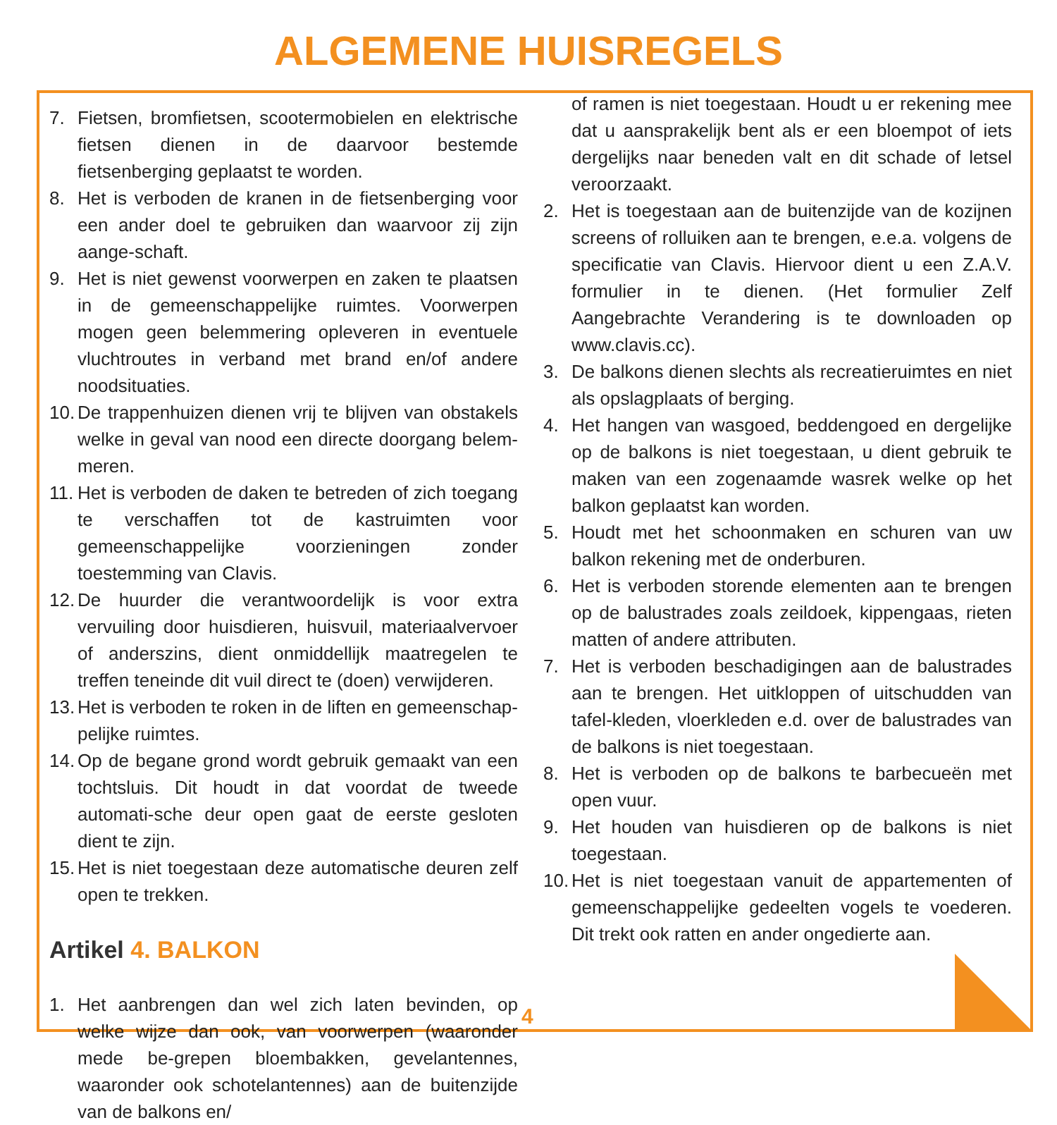ALGEMENE HUISREGELS
7. Fietsen, bromfietsen, scootermobielen en elektrische fietsen dienen in de daarvoor bestemde fietsenberging geplaatst te worden.
8. Het is verboden de kranen in de fietsenberging voor een ander doel te gebruiken dan waarvoor zij zijn aange-schaft.
9. Het is niet gewenst voorwerpen en zaken te plaatsen in de gemeenschappelijke ruimtes. Voorwerpen mogen geen belemmering opleveren in eventuele vluchtroutes in verband met brand en/of andere noodsituaties.
10. De trappenhuizen dienen vrij te blijven van obstakels welke in geval van nood een directe doorgang belem-meren.
11. Het is verboden de daken te betreden of zich toegang te verschaffen tot de kastruimten voor gemeenschappelijke voorzieningen zonder toestemming van Clavis.
12. De huurder die verantwoordelijk is voor extra vervuiling door huisdieren, huisvuil, materiaalvervoer of anderszins, dient onmiddellijk maatregelen te treffen teneinde dit vuil direct te (doen) verwijderen.
13. Het is verboden te roken in de liften en gemeenschap-pelijke ruimtes.
14. Op de begane grond wordt gebruik gemaakt van een tochtsluis. Dit houdt in dat voordat de tweede automati-sche deur open gaat de eerste gesloten dient te zijn.
15. Het is niet toegestaan deze automatische deuren zelf open te trekken.
Artikel 4. BALKON
1. Het aanbrengen dan wel zich laten bevinden, op welke wijze dan ook, van voorwerpen (waaronder mede be-grepen bloembakken, gevelantennes, waaronder ook schotelantennes) aan de buitenzijde van de balkons en/
of ramen is niet toegestaan. Houdt u er rekening mee dat u aansprakelijk bent als er een bloempot of iets dergelijks naar beneden valt en dit schade of letsel veroorzaakt.
2. Het is toegestaan aan de buitenzijde van de kozijnen screens of rolluiken aan te brengen, e.e.a. volgens de specificatie van Clavis. Hiervoor dient u een Z.A.V. formulier in te dienen. (Het formulier Zelf Aangebrachte Verandering is te downloaden op www.clavis.cc).
3. De balkons dienen slechts als recreatieruimtes en niet als opslagplaats of berging.
4. Het hangen van wasgoed, beddengoed en dergelijke op de balkons is niet toegestaan, u dient gebruik te maken van een zogenaamde wasrek welke op het balkon geplaatst kan worden.
5. Houdt met het schoonmaken en schuren van uw balkon rekening met de onderburen.
6. Het is verboden storende elementen aan te brengen op de balustrades zoals zeildoek, kippengaas, rieten matten of andere attributen.
7. Het is verboden beschadigingen aan de balustrades aan te brengen. Het uitkloppen of uitschudden van tafel-kleden, vloerkleden e.d. over de balustrades van de balkons is niet toegestaan.
8. Het is verboden op de balkons te barbecueën met open vuur.
9. Het houden van huisdieren op de balkons is niet toegestaan.
10. Het is niet toegestaan vanuit de appartementen of gemeenschappelijke gedeelten vogels te voederen. Dit trekt ook ratten en ander ongedierte aan.
4